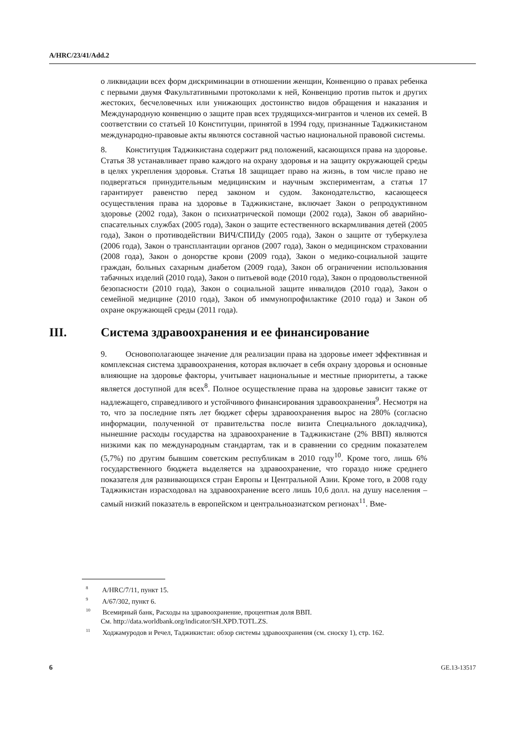A/HRC/23/41/Add.2
о ликвидации всех форм дискриминации в отношении женщин, Конвенцию о правах ребенка с первыми двумя Факультативными протоколами к ней, Конвенцию против пыток и других жестоких, бесчеловечных или унижающих достоинство видов обращения и наказания и Международную конвенцию о защите прав всех трудящихся-мигрантов и членов их семей. В соответствии со статьей 10 Конституции, принятой в 1994 году, признанные Таджикистаном международно-правовые акты являются составной частью национальной правовой системы.
8. Конституция Таджикистана содержит ряд положений, касающихся права на здоровье. Статья 38 устанавливает право каждого на охрану здоровья и на защиту окружающей среды в целях укрепления здоровья. Статья 18 защищает право на жизнь, в том числе право не подвергаться принудительным медицинским и научным экспериментам, а статья 17 гарантирует равенство перед законом и судом. Законодательство, касающееся осуществления права на здоровье в Таджикистане, включает Закон о репродуктивном здоровье (2002 года), Закон о психиатрической помощи (2002 года), Закон об аварийно-спасательных службах (2005 года), Закон о защите естественного вскармливания детей (2005 года), Закон о противодействии ВИЧ/СПИДу (2005 года), Закон о защите от туберкулеза (2006 года), Закон о трансплантации органов (2007 года), Закон о медицинском страховании (2008 года), Закон о донорстве крови (2009 года), Закон о медико-социальной защите граждан, больных сахарным диабетом (2009 года), Закон об ограничении использования табачных изделий (2010 года), Закон о питьевой воде (2010 года), Закон о продовольственной безопасности (2010 года), Закон о социальной защите инвалидов (2010 года), Закон о семейной медицине (2010 года), Закон об иммунопрофилактике (2010 года) и Закон об охране окружающей среды (2011 года).
III. Система здравоохранения и ее финансирование
9. Основополагающее значение для реализации права на здоровье имеет эффективная и комплексная система здравоохранения, которая включает в себя охрану здоровья и основные влияющие на здоровье факторы, учитывает национальные и местные приоритеты, а также является доступной для всех<sup>8</sup>. Полное осуществление права на здоровье зависит также от надлежащего, справедливого и устойчивого финансирования здравоохранения<sup>9</sup>. Несмотря на то, что за последние пять лет бюджет сферы здравоохранения вырос на 280% (согласно информации, полученной от правительства после визита Специального докладчика), нынешние расходы государства на здравоохранение в Таджикистане (2% ВВП) являются низкими как по международным стандартам, так и в сравнении со средним показателем (5,7%) по другим бывшим советским республикам в 2010 году<sup>10</sup>. Кроме того, лишь 6% государственного бюджета выделяется на здравоохранение, что гораздо ниже среднего показателя для развивающихся стран Европы и Центральной Азии. Кроме того, в 2008 году Таджикистан израсходовал на здравоохранение всего лишь 10,6 долл. на душу населения – самый низкий показатель в европейском и центральноазиатском регионах<sup>11</sup>. Вме-
<sup>8</sup> A/HRC/7/11, пункт 15.
<sup>9</sup> A/67/302, пункт 6.
<sup>10</sup> Всемирный банк, Расходы на здравоохранение, процентная доля ВВП.
См. http://data.worldbank.org/indicator/SH.XPD.TOTL.ZS.
<sup>11</sup> Ходжамуродов и Речел, Таджикистан: обзор системы здравоохранения (см. сноску 1), стр. 162.
6 GE.13-13517